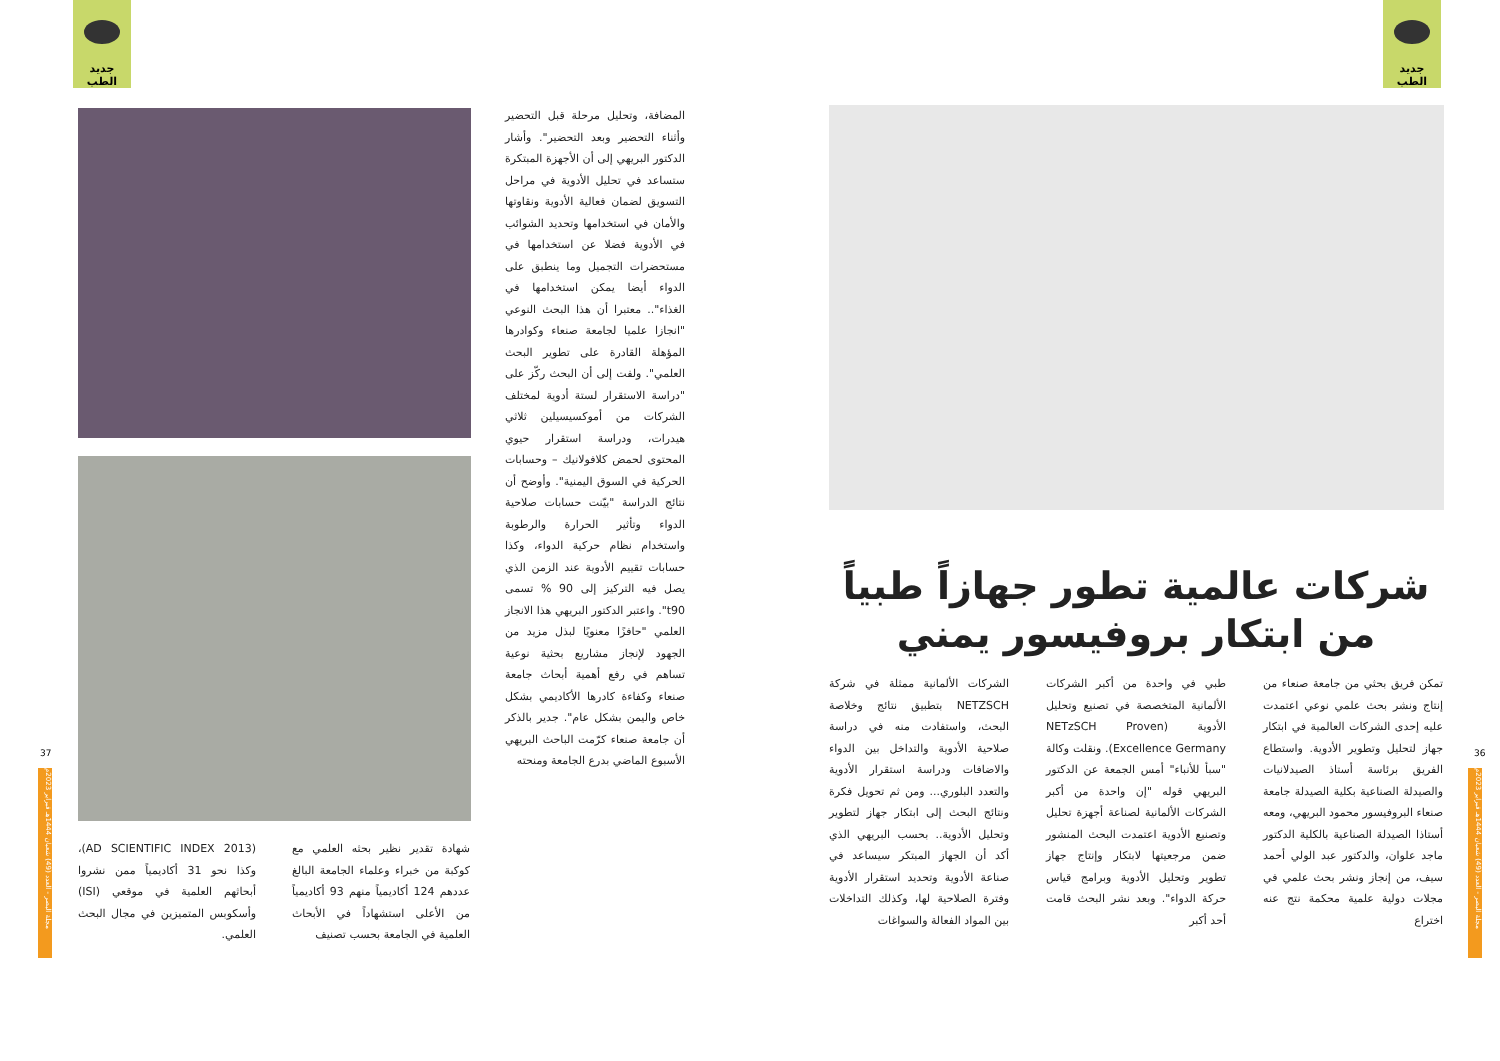جديد الطب
المضافة، وتحليل مرحلة قبل التحضير وأثناء التحضير وبعد التحضير". وأشار الدكتور البريهي إلى أن الأجهزة المبتكرة ستساعد في تحليل الأدوية في مراحل التسويق لضمان فعالية الأدوية ونقاوتها والأمان في استخدامها وتحديد الشوائب في الأدوية فضلا عن استخدامها في مستحضرات التجميل وما ينطبق على الدواء أيضا يمكن استخدامها في الغذاء".. معتبرا أن هذا البحث النوعي "انجازا علميا لجامعة صنعاء وكوادرها المؤهلة القادرة على تطوير البحث العلمي". ولفت إلى أن البحث ركّز على "دراسة الاستقرار لستة أدوية لمختلف الشركات من أموكسيسيلين ثلاثي هيدرات، ودراسة استقرار حيوي المحتوى لحمض كلافولانيك – وحسابات الحركية في السوق اليمنية". وأوضح أن نتائج الدراسة "بيّنت حسابات صلاحية الدواء وتأثير الحرارة والرطوبة واستخدام نظام حركية الدواء، وكذا حسابات تقييم الأدوية عند الزمن الذي يصل فيه التركيز إلى 90 % تسمى t90". واعتبر الدكتور البريهي هذا الانجاز العلمي "حافزًا معنويًا لبذل مزيد من الجهود لإنجاز مشاريع بحثية نوعية تساهم في رفع أهمية أبحاث جامعة صنعاء وكفاءة كادرها الأكاديمي بشكل خاص واليمن بشكل عام". جدير بالذكر أن جامعة صنعاء كرّمت الباحث البريهي الأسبوع الماضي بدرع الجامعة ومنحته
شهادة تقدير نظير بحثه العلمي مع كوكبة من خبراء وعلماء الجامعة البالغ عددهم 124 أكاديمياً منهم 93 أكاديمياً من الأعلى استشهاداً في الأبحاث العلمية في الجامعة بحسب تصنيف
(AD SCIENTIFIC INDEX 2013)، وكذا نحو 31 أكاديمياً ممن نشروا أبحاثهم العلمية في موقعي (ISI) وأسكوبس المتميزين في مجال البحث العلمي.
37
مجلة البصر - العدد (49) شعبان 1444هـ فبراير 2023م
جديد الطب
شركات عالمية تطور جهازاً طبياً من ابتكار بروفيسور يمني
تمكن فريق بحثي من جامعة صنعاء من إنتاج ونشر بحث علمي نوعي اعتمدت عليه إحدى الشركات العالمية في ابتكار جهاز لتحليل وتطوير الأدوية. واستطاع الفريق برئاسة أستاذ الصيدلانيات والصيدلة الصناعية بكلية الصيدلة جامعة صنعاء البروفيسور محمود البريهي، ومعه أستاذا الصيدلة الصناعية بالكلية الدكتور ماجد علوان، والدكتور عبد الولي أحمد سيف، من إنجاز ونشر بحث علمي في مجلات دولية علمية محكمة نتج عنه اختراع
طبي في واحدة من أكبر الشركات الألمانية المتخصصة في تصنيع وتحليل الأدوية (NETzSCH Proven Excellence Germany). ونقلت وكالة "سبأ للأنباء" أمس الجمعة عن الدكتور البريهي قوله "إن واحدة من أكبر الشركات الألمانية لصناعة أجهزة تحليل وتصنيع الأدوية اعتمدت البحث المنشور ضمن مرجعيتها لابتكار وإنتاج جهاز تطوير وتحليل الأدوية وبرامج قياس حركة الدواء". وبعد نشر البحث قامت أحد أكبر
الشركات الألمانية ممثلة في شركة NETZSCH بتطبيق نتائج وخلاصة البحث، واستفادت منه في دراسة صلاحية الأدوية والتداخل بين الدواء والاضافات ودراسة استقرار الأدوية والتعدد البلوري... ومن ثم تحويل فكرة ونتائج البحث إلى ابتكار جهاز لتطوير وتحليل الأدوية.. بحسب البريهي الذي أكد أن الجهاز المبتكر سيساعد في صناعة الأدوية وتحديد استقرار الأدوية وفترة الصلاحية لها، وكذلك التداخلات بين المواد الفعالة والسواغات
36
مجلة البصر - العدد (49) شعبان 1444هـ فبراير 2023م